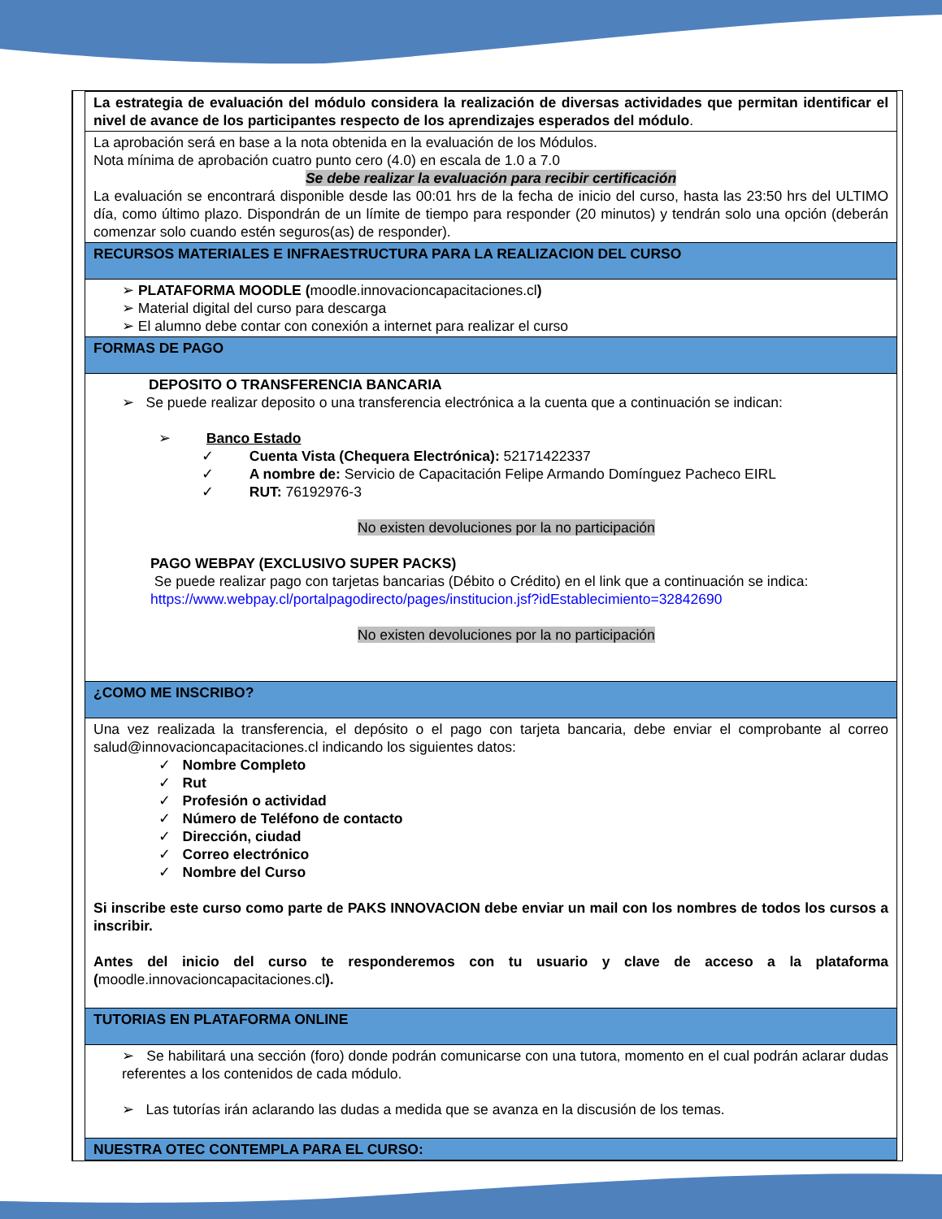| La estrategia de evaluación del módulo considera la realización de diversas actividades que permitan identificar el nivel de avance de los participantes respecto de los aprendizajes esperados del módulo . |
| La aprobación será en base a la nota obtenida en la evaluación de los Módulos. Nota mínima de aprobación cuatro punto cero (4.0) en escala de 1.0 a 7.0 Se debe realizar la evaluación para recibir certificación La evaluación se encontrará disponible desde las 00:01 hrs de la fecha de inicio del curso, hasta las 23:50 hrs del ULTIMO día, como último plazo. Dispondrán de un límite de tiempo para responder (20 minutos) y tendrán solo una opción (deberán comenzar solo cuando estén seguros(as) de responder). |
| RECURSOS MATERIALES E INFRAESTRUCTURA PARA LA REALIZACION DEL CURSO |
| ➢ PLATAFORMA MOODLE ( moodle.innovacioncapacitaciones.cl ) ➢ Material digital del curso para descarga ➢ El alumno debe contar con conexión a internet para realizar el curso |
| FORMAS DE PAGO |
| DEPOSITO O TRANSFERENCIA BANCARIA ➢ Se puede realizar deposito o una transferencia electrónica a la cuenta que a continuación se indican: ➢ Banco Estado ✓ Cuenta Vista (Chequera Electrónica): 52171422337 ✓ A nombre de: Servicio de Capacitación Felipe Armando Domínguez Pacheco EIRL ✓ RUT: 76192976-3 No existen devoluciones por la no participación PAGO WEBPAY (EXCLUSIVO SUPER PACKS) Se puede realizar pago con tarjetas bancarias (Débito o Crédito) en el link que a continuación se indica: https://www.webpay.cl/portalpagodirecto/pages/institucion.jsf?idEstablecimiento=32842690 No existen devoluciones por la no participación |
| ¿COMO ME INSCRIBO? |
| Una vez realizada la transferencia, el depósito o el pago con tarjeta bancaria, debe enviar el comprobante al correo salud@innovacioncapacitaciones.cl indicando los siguientes datos: ✓ Nombre Completo ✓ Rut ✓ Profesión o actividad ✓ Número de Teléfono de contacto ✓ Dirección, ciudad ✓ Correo electrónico ✓ Nombre del Curso Si inscribe este curso como parte de PAKS INNOVACION debe enviar un mail con los nombres de todos los cursos a inscribir. Antes del inicio del curso te responderemos con tu usuario y clave de acceso a la plataforma ( moodle.innovacioncapacitaciones.cl ). |
| TUTORIAS EN PLATAFORMA ONLINE |
| ➢ Se habilitará una sección (foro) donde podrán comunicarse con una tutora, momento en el cual podrán aclarar dudas referentes a los contenidos de cada módulo. ➢ Las tutorías irán aclarando las dudas a medida que se avanza en la discusión de los temas. |
| NUESTRA OTEC CONTEMPLA PARA EL CURSO: |